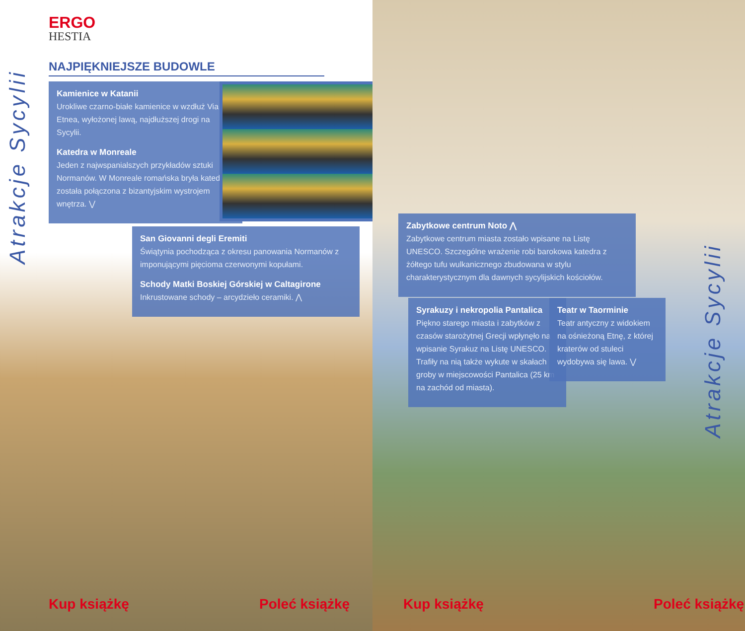ERGO
HESTIA
NAJPIĘKNIEJSZE BUDOWLE
Atrakcje Sycylii
Kamienice w Katanii
Urokliwe czarno-białe kamienice w wzdłuż Via Etnea, wyłożonej lawą, najdłuższej drogi na Sycylii.
Katedra w Monreale
Jeden z najwspanialszych przykładów sztuki Normanów. W Monreale romańska bryła katedry została połączona z bizantyjskim wystrojem wnętrza. ⋁
San Giovanni degli Eremiti
Świątynia pochodząca z okresu panowania Normanów z imponującymi pięcioma czerwonymi kopułami.
Schody Matki Boskiej Górskiej w Caltagirone
Inkrustowane schody – arcydzieło ceramiki. ⋀
Kup książkę Poleć książkę
Zabytkowe centrum Noto ⋀
Zabytkowe centrum miasta zostało wpisane na Listę UNESCO. Szczególne wrażenie robi barokowa katedra z żółtego tufu wulkanicznego zbudowana w stylu charakterystycznym dla dawnych sycylijskich kościołów.
Syrakuzy i nekropolia Pantalica
Piękno starego miasta i zabytków z czasów starożytnej Grecji wpłynęło na wpisanie Syrakuz na Listę UNESCO. Trafiły na nią także wykute w skałach groby w miejscowości Pantalica (25 km na zachód od miasta).
Teatr w Taorminie
Teatr antyczny z widokiem na ośnieżoną Etnę, z której kraterów od stuleci wydobywa się lawa. ⋁
Atrakcje Sycylii
Kup książkę Poleć książkę